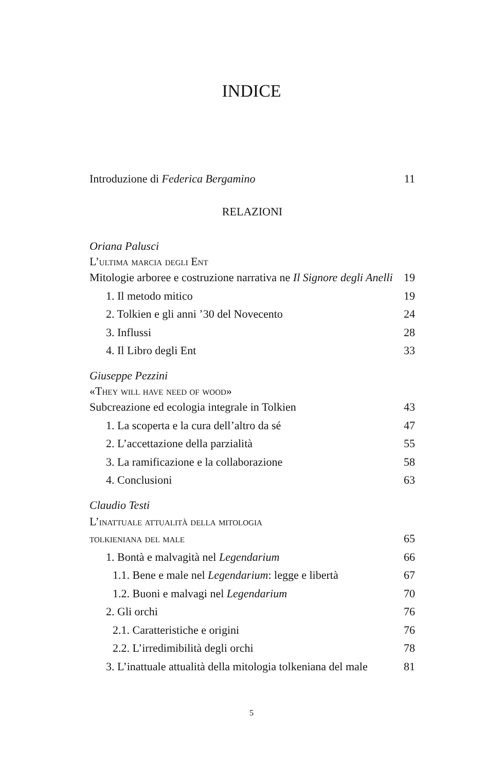INDICE
Introduzione di Federica Bergamino 11
RELAZIONI
Oriana Palusci
L’ultima marcia degli Ent
Mitologie arboree e costruzione narrativa ne Il Signore degli Anelli 19
1. Il metodo mitico 19
2. Tolkien e gli anni ’30 del Novecento 24
3. Influssi 28
4. Il Libro degli Ent 33
Giuseppe Pezzini
«They will have need of wood»
Subcreazione ed ecologia integrale in Tolkien 43
1. La scoperta e la cura dell’altro da sé 47
2. L’accettazione della parzialità 55
3. La ramificazione e la collaborazione 58
4. Conclusioni 63
Claudio Testi
L’inattuale attualità della mitologia
tolkieniana del male 65
1. Bontà e malvagità nel Legendarium 66
1.1. Bene e male nel Legendarium: legge e libertà 67
1.2. Buoni e malvagi nel Legendarium 70
2. Gli orchi 76
2.1. Caratteristiche e origini 76
2.2. L’irredimibilità degli orchi 78
3. L’inattuale attualità della mitologia tolkeniana del male 81
5